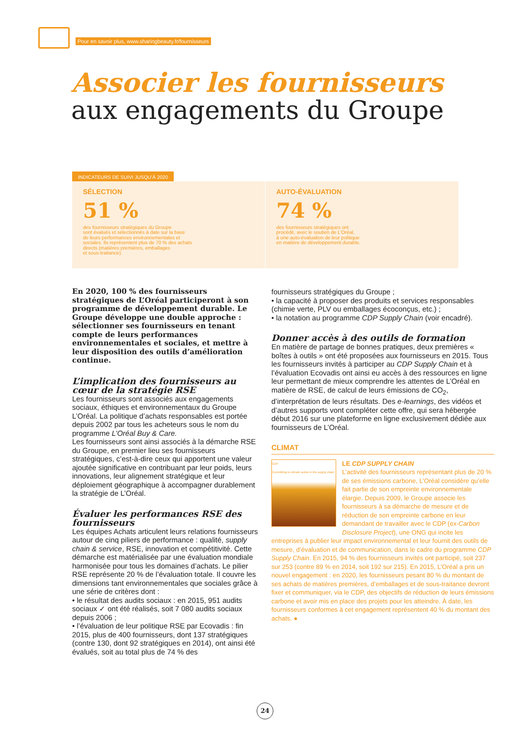Pour en savoir plus, www.sharingbeauty.fr/fournisseurs
Associer les fournisseurs
aux engagements du Groupe
INDICATEURS DE SUIVI JUSQU’À 2020
SÉLECTION
51 %
des fournisseurs stratégiques du Groupe
sont évalués et sélectionnés à date sur la base
de leurs performances environnementales et
sociales. Ils représentent plus de 70 % des achats
directs (matières premières, emballages
et sous-traitance).
AUTO-ÉVALUATION
74 %
des fournisseurs stratégiques ont
procédé, avec le soutien de L’Oréal,
à une auto-évaluation de leur politique
en matière de développement durable.
En 2020, 100 % des fournisseurs stratégiques de L’Oréal participeront à son programme de développement durable. Le Groupe développe une double approche : sélectionner ses fournisseurs en tenant compte de leurs performances environnementales et sociales, et mettre à leur disposition des outils d’amélioration continue.
L’implication des fournisseurs au cœur de la stratégie RSE
Les fournisseurs sont associés aux engagements sociaux, éthiques et environnementaux du Groupe L’Oréal. La politique d’achats responsables est portée depuis 2002 par tous les acheteurs sous le nom du programme L’Oréal Buy & Care.
Les fournisseurs sont ainsi associés à la démarche RSE du Groupe, en premier lieu ses fournisseurs stratégiques, c’est-à-dire ceux qui apportent une valeur ajoutée significative en contribuant par leur poids, leurs innovations, leur alignement stratégique et leur déploiement géographique à accompagner durablement la stratégie de L’Oréal.
Évaluer les performances RSE des fournisseurs
Les équipes Achats articulent leurs relations fournisseurs autour de cinq piliers de performance : qualité, supply chain & service, RSE, innovation et compétitivité. Cette démarche est matérialisée par une évaluation mondiale harmonisée pour tous les domaines d’achats. Le pilier RSE représente 20 % de l’évaluation totale. Il couvre les dimensions tant environnementales que sociales grâce à une série de critères dont :
• le résultat des audits sociaux : en 2015, 951 audits sociaux ✓ ont été réalisés, soit 7 080 audits sociaux depuis 2006 ;
• l’évaluation de leur politique RSE par Ecovadis : fin 2015, plus de 400 fournisseurs, dont 137 stratégiques (contre 130, dont 92 stratégiques en 2014), ont ainsi été évalués, soit au total plus de 74 % des
fournisseurs stratégiques du Groupe ;
• la capacité à proposer des produits et services responsables (chimie verte, PLV ou emballages écoconçus, etc.) ;
• la notation au programme CDP Supply Chain (voir encadré).
Donner accès à des outils de formation
En matière de partage de bonnes pratiques, deux premières « boîtes à outils » ont été proposées aux fournisseurs en 2015. Tous les fournisseurs invités à participer au CDP Supply Chain et à l’évaluation Ecovadis ont ainsi eu accès à des ressources en ligne leur permettant de mieux comprendre les attentes de L’Oréal en matière de RSE, de calcul de leurs émissions de CO<sub>2</sub>, d’interprétation de leurs résultats. Des e-learnings, des vidéos et d’autres supports vont compléter cette offre, qui sera hébergée début 2016 sur une plateforme en ligne exclusivement dédiée aux fournisseurs de L’Oréal.
CLIMAT
CDP
Committing to climate action in the supply chain
LE CDP SUPPLY CHAIN
L’activité des fournisseurs représentant plus de 20 % de ses émissions carbone, L’Oréal considère qu’elle fait partie de son empreinte environnementale élargie. Depuis 2009, le Groupe associe les fournisseurs à sa démarche de mesure et de réduction de son empreinte carbone en leur demandant de travailler avec le CDP (ex-Carbon Disclosure Project), une ONG qui incite les entreprises à publier leur impact environnemental et leur fournit des outils de mesure, d’évaluation et de communication, dans le cadre du programme CDP Supply Chain. En 2015, 94 % des fournisseurs invités ont participé, soit 237 sur 253 (contre 89 % en 2014, soit 192 sur 215). En 2015, L’Oréal a pris un nouvel engagement : en 2020, les fournisseurs pesant 80 % du montant de ses achats de matières premières, d’emballages et de sous-traitance devront fixer et communiquer, via le CDP, des objectifs de réduction de leurs émissions carbone et avoir mis en place des projets pour les atteindre. À date, les fournisseurs conformes à cet engagement représentent 40 % du montant des achats. ●
24